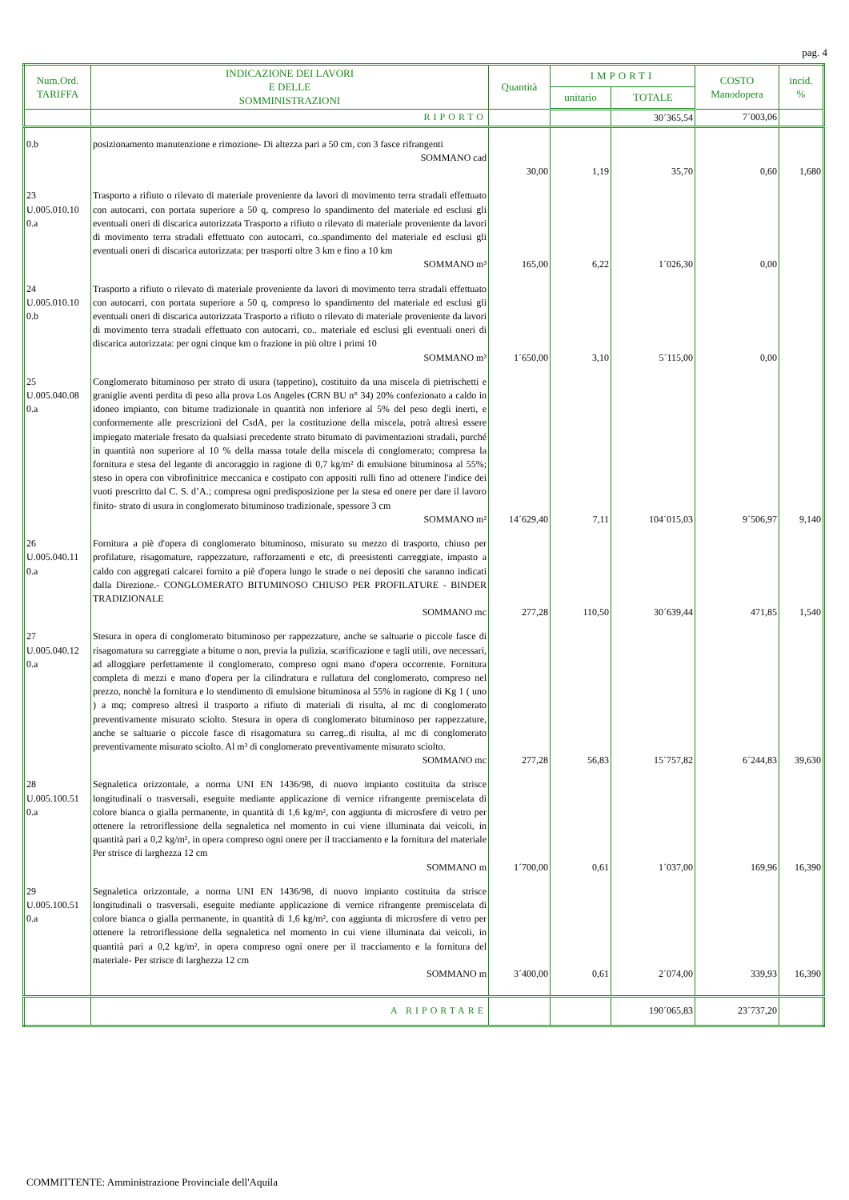pag. 4
| Num.Ord. TARIFFA | INDICAZIONE DEI LAVORI E DELLE SOMMINISTRAZIONI | Quantità | IMPORTI | | COSTO Manodopera | incid. % |
| --- | --- | --- | --- | --- | --- | --- |
| | | | unitario | TOTALE | | |
| | RIPORTO | | | 30´365,54 | 7´003,06 | |
| 0.b | posizionamento manutenzione e rimozione- Di altezza pari a 50 cm, con 3 fasce rifrangenti SOMMANO cad | 30,00 | 1,19 | 35,70 | 0,60 | 1,680 |
| 23 U.005.010.10 0.a | Trasporto a rifiuto o rilevato di materiale proveniente da lavori di movimento terra stradali effettuato con autocarri, con portata superiore a 50 q, compreso lo spandimento del materiale ed esclusi gli eventuali oneri di discarica autorizzata Trasporto a rifiuto o rilevato di materiale proveniente da lavori di movimento terra stradali effettuato con autocarri, co..spandimento del materiale ed esclusi gli eventuali oneri di discarica autorizzata: per trasporti oltre 3 km e fino a 10 km SOMMANO m³ | 165,00 | 6,22 | 1´026,30 | 0,00 | |
| 24 U.005.010.10 0.b | Trasporto a rifiuto o rilevato di materiale proveniente da lavori di movimento terra stradali effettuato con autocarri, con portata superiore a 50 q, compreso lo spandimento del materiale ed esclusi gli eventuali oneri di discarica autorizzata Trasporto a rifiuto o rilevato di materiale proveniente da lavori di movimento terra stradali effettuato con autocarri, co.. materiale ed esclusi gli eventuali oneri di discarica autorizzata: per ogni cinque km o frazione in più oltre i primi 10 SOMMANO m³ | 1´650,00 | 3,10 | 5´115,00 | 0,00 | |
| 25 U.005.040.08 0.a | Conglomerato bituminoso per strato di usura (tappetino), costituito da una miscela di pietrischetti e graniglie aventi perdita di peso alla prova Los Angeles (CRN BU n° 34) 20% confezionato a caldo in idoneo impianto, con bitume tradizionale in quantità non inferiore al 5% del peso degli inerti, e conformemente alle prescrizioni del CsdA, per la costituzione della miscela, potrà altresì essere impiegato materiale fresato da qualsiasi precedente strato bitumato di pavimentazioni stradali, purché in quantità non superiore al 10 % della massa totale della miscela di conglomerato; compresa la fornitura e stesa del legante di ancoraggio in ragione di 0,7 kg/m² di emulsione bituminosa al 55%; steso in opera con vibrofinitrice meccanica e costipato con appositi rulli fino ad ottenere l'indice dei vuoti prescritto dal C. S. d’A.; compresa ogni predisposizione per la stesa ed onere per dare il lavoro finito- strato di usura in conglomerato bituminoso tradizionale, spessore 3 cm SOMMANO m² | 14´629,40 | 7,11 | 104´015,03 | 9´506,97 | 9,140 |
| 26 U.005.040.11 0.a | Fornitura a piè d'opera di conglomerato bituminoso, misurato su mezzo di trasporto, chiuso per profilature, risagomature, rappezzature, rafforzamenti e etc, di preesistenti carreggiate, impasto a caldo con aggregati calcarei fornito a piè d'opera lungo le strade o nei depositi che saranno indicati dalla Direzione.- CONGLOMERATO BITUMINOSO CHIUSO PER PROFILATURE - BINDER TRADIZIONALE SOMMANO mc | 277,28 | 110,50 | 30´639,44 | 471,85 | 1,540 |
| 27 U.005.040.12 0.a | Stesura in opera di conglomerato bituminoso per rappezzature, anche se saltuarie o piccole fasce di risagomatura su carreggiate a bitume o non, previa la pulizia, scarificazione e tagli utili, ove necessari, ad alloggiare perfettamente il conglomerato, compreso ogni mano d'opera occorrente. Fornitura completa di mezzi e mano d'opera per la cilindratura e rullatura del conglomerato, compreso nel prezzo, nonchè la fornitura e lo stendimento di emulsione bituminosa al 55% in ragione di Kg 1 ( uno ) a mq; compreso altresì il trasporto a rifiuto di materiali di risulta, al mc di conglomerato preventivamente misurato sciolto. Stesura in opera di conglomerato bituminoso per rappezzature, anche se saltuarie o piccole fasce di risagomatura su carreg..di risulta, al mc di conglomerato preventivamente misurato sciolto. Al m³ di conglomerato preventivamente misurato sciolto. SOMMANO mc | 277,28 | 56,83 | 15´757,82 | 6´244,83 | 39,630 |
| 28 U.005.100.51 0.a | Segnaletica orizzontale, a norma UNI EN 1436/98, di nuovo impianto costituita da strisce longitudinali o trasversali, eseguite mediante applicazione di vernice rifrangente premiscelata di colore bianca o gialla permanente, in quantità di 1,6 kg/m², con aggiunta di microsfere di vetro per ottenere la retroriflessione della segnaletica nel momento in cui viene illuminata dai veicoli, in quantità pari a 0,2 kg/m², in opera compreso ogni onere per il tracciamento e la fornitura del materiale Per strisce di larghezza 12 cm SOMMANO m | 1´700,00 | 0,61 | 1´037,00 | 169,96 | 16,390 |
| 29 U.005.100.51 0.a | Segnaletica orizzontale, a norma UNI EN 1436/98, di nuovo impianto costituita da strisce longitudinali o trasversali, eseguite mediante applicazione di vernice rifrangente premiscelata di colore bianca o gialla permanente, in quantità di 1,6 kg/m², con aggiunta di microsfere di vetro per ottenere la retroriflessione della segnaletica nel momento in cui viene illuminata dai veicoli, in quantità pari a 0,2 kg/m², in opera compreso ogni onere per il tracciamento e la fornitura del materiale- Per strisce di larghezza 12 cm SOMMANO m | 3´400,00 | 0,61 | 2´074,00 | 339,93 | 16,390 |
| | A RIPORTARE | | | 190´065,83 | 23´737,20 | |
COMMITTENTE: Amministrazione Provinciale dell'Aquila